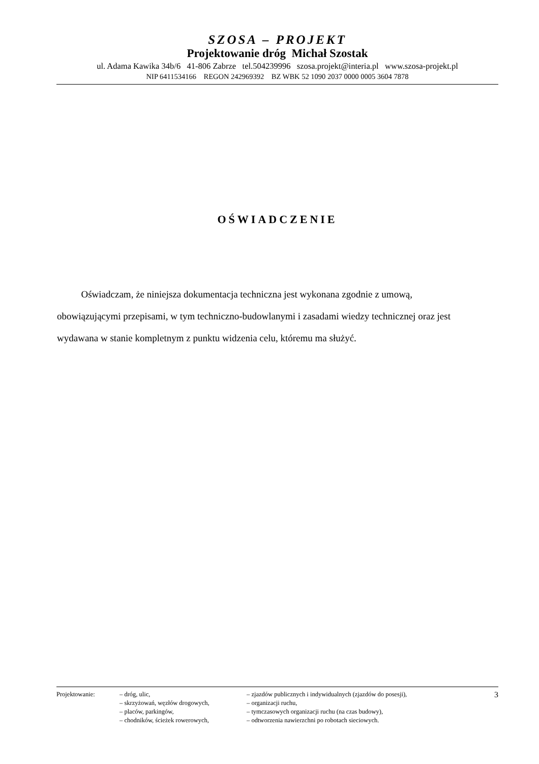SZOSA – PROJEKT
Projektowanie dróg Michał Szostak
ul. Adama Kawika 34b/6 41-806 Zabrze tel.504239996 szosa.projekt@interia.pl www.szosa-projekt.pl
NIP 6411534166 REGON 242969392 BZ WBK 52 1090 2037 0000 0005 3604 7878
OŚWIADCZENIE
Oświadczam, że niniejsza dokumentacja techniczna jest wykonana zgodnie z umową, obowiązującymi przepisami, w tym techniczno-budowlanymi i zasadami wiedzy technicznej oraz jest wydawana w stanie kompletnym z punktu widzenia celu, któremu ma służyć.
| Projektowanie: | – dróg, ulic, – skrzyżowań, węzłów drogowych, – placów, parkingów, – chodników, ścieżek rowerowych, | – zjazdów publicznych i indywidualnych (zjazdów do posesji), – organizacji ruchu, – tymczasowych organizacji ruchu (na czas budowy), – odtworzenia nawierzchni po robotach sieciowych. | 3 |